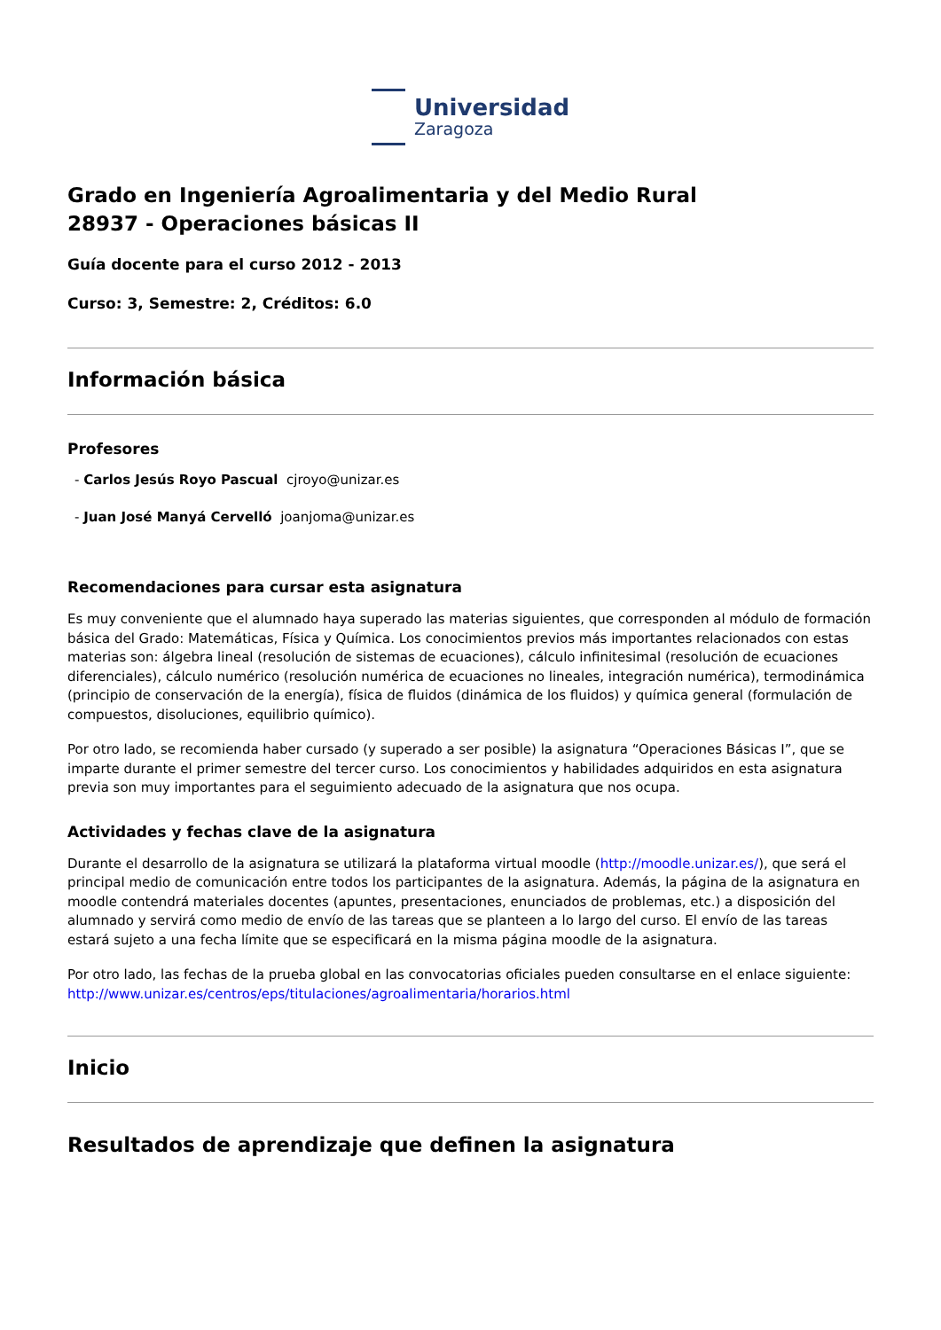Universidad
Zaragoza
Grado en Ingeniería Agroalimentaria y del Medio Rural
28937 - Operaciones básicas II
Guía docente para el curso 2012 - 2013
Curso: 3, Semestre: 2, Créditos: 6.0
Información básica
Profesores
- Carlos Jesús Royo Pascual cjroyo@unizar.es
- Juan José Manyá Cervelló joanjoma@unizar.es
Recomendaciones para cursar esta asignatura
Es muy conveniente que el alumnado haya superado las materias siguientes, que corresponden al módulo de formación básica del Grado: Matemáticas, Física y Química. Los conocimientos previos más importantes relacionados con estas materias son: álgebra lineal (resolución de sistemas de ecuaciones), cálculo infinitesimal (resolución de ecuaciones diferenciales), cálculo numérico (resolución numérica de ecuaciones no lineales, integración numérica), termodinámica (principio de conservación de la energía), física de fluidos (dinámica de los fluidos) y química general (formulación de compuestos, disoluciones, equilibrio químico).
Por otro lado, se recomienda haber cursado (y superado a ser posible) la asignatura “Operaciones Básicas I”, que se imparte durante el primer semestre del tercer curso. Los conocimientos y habilidades adquiridos en esta asignatura previa son muy importantes para el seguimiento adecuado de la asignatura que nos ocupa.
Actividades y fechas clave de la asignatura
Durante el desarrollo de la asignatura se utilizará la plataforma virtual moodle (http://moodle.unizar.es/), que será el principal medio de comunicación entre todos los participantes de la asignatura. Además, la página de la asignatura en moodle contendrá materiales docentes (apuntes, presentaciones, enunciados de problemas, etc.) a disposición del alumnado y servirá como medio de envío de las tareas que se planteen a lo largo del curso. El envío de las tareas estará sujeto a una fecha límite que se especificará en la misma página moodle de la asignatura.
Por otro lado, las fechas de la prueba global en las convocatorias oficiales pueden consultarse en el enlace siguiente: http://www.unizar.es/centros/eps/titulaciones/agroalimentaria/horarios.html
Inicio
Resultados de aprendizaje que definen la asignatura